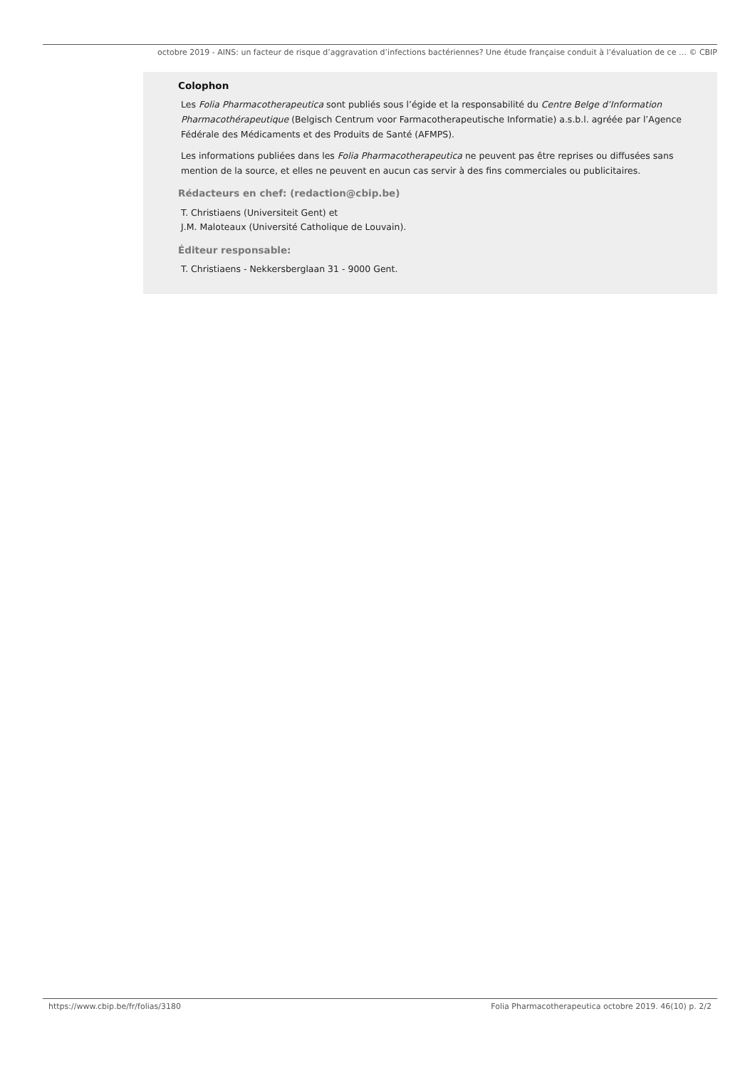octobre 2019 - AINS: un facteur de risque d’aggravation d’infections bactériennes? Une étude française conduit à l’évaluation de ce … © CBIP
Colophon
Les Folia Pharmacotherapeutica sont publiés sous l’égide et la responsabilité du Centre Belge d’Information Pharmacothérapeutique (Belgisch Centrum voor Farmacotherapeutische Informatie) a.s.b.l. agréée par l’Agence Fédérale des Médicaments et des Produits de Santé (AFMPS).
Les informations publiées dans les Folia Pharmacotherapeutica ne peuvent pas être reprises ou diffusées sans mention de la source, et elles ne peuvent en aucun cas servir à des fins commerciales ou publicitaires.
Rédacteurs en chef: (redaction@cbip.be)
T. Christiaens (Universiteit Gent) et
J.M. Maloteaux (Université Catholique de Louvain).
Éditeur responsable:
T. Christiaens - Nekkersberglaan 31 - 9000 Gent.
https://www.cbip.be/fr/folias/3180 Folia Pharmacotherapeutica octobre 2019. 46(10) p. 2/2